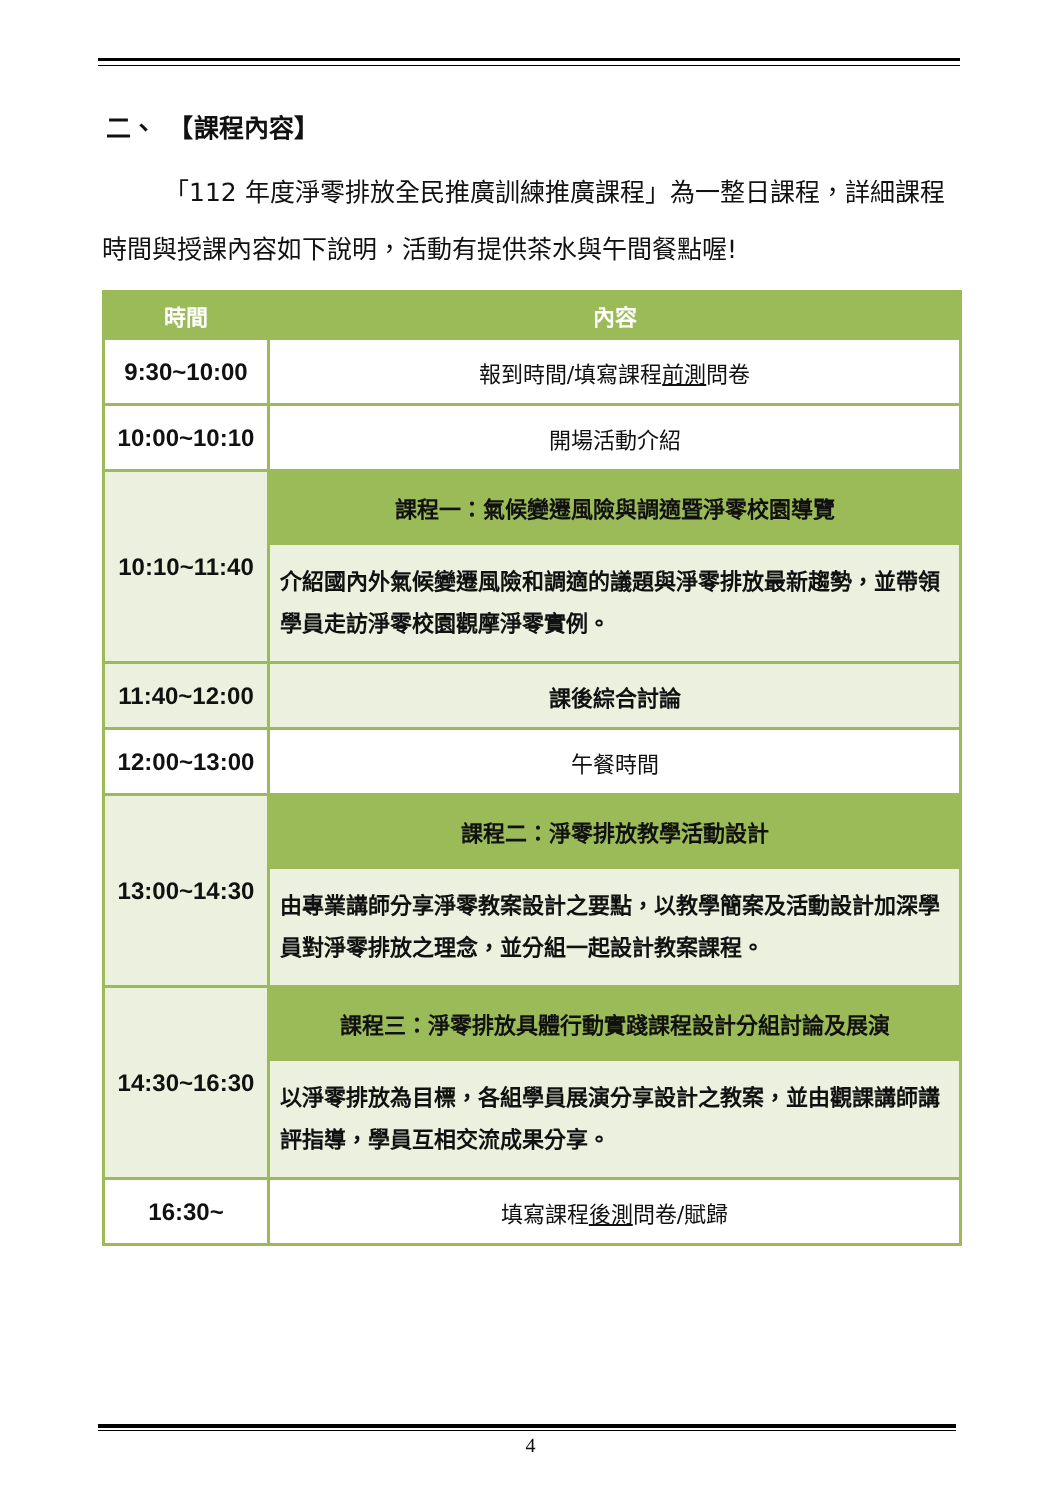二、　【課程內容】
「112 年度淨零排放全民推廣訓練推廣課程」為一整日課程，詳細課程時間與授課內容如下說明，活動有提供茶水與午間餐點喔!
| 時間 | 內容 |
| --- | --- |
| 9:30~10:00 | 報到時間/填寫課程 前測 問卷 |
| 10:00~10:10 | 開場活動介紹 |
| 10:10~11:40 | 課程一：氣候變遷風險與調適暨淨零校園導覽 |
| | 介紹國內外氣候變遷風險和調適的議題與淨零排放最新趨勢，並帶領學員走訪淨零校園觀摩淨零實例。 |
| 11:40~12:00 | 課後綜合討論 |
| 12:00~13:00 | 午餐時間 |
| 13:00~14:30 | 課程二：淨零排放教學活動設計 |
| | 由專業講師分享淨零教案設計之要點，以教學簡案及活動設計加深學員對淨零排放之理念，並分組一起設計教案課程。 |
| 14:30~16:30 | 課程三：淨零排放具體行動實踐課程設計分組討論及展演 |
| | 以淨零排放為目標，各組學員展演分享設計之教案，並由觀課講師講評指導，學員互相交流成果分享。 |
| 16:30~ | 填寫課程 後測 問卷/賦歸 |
4